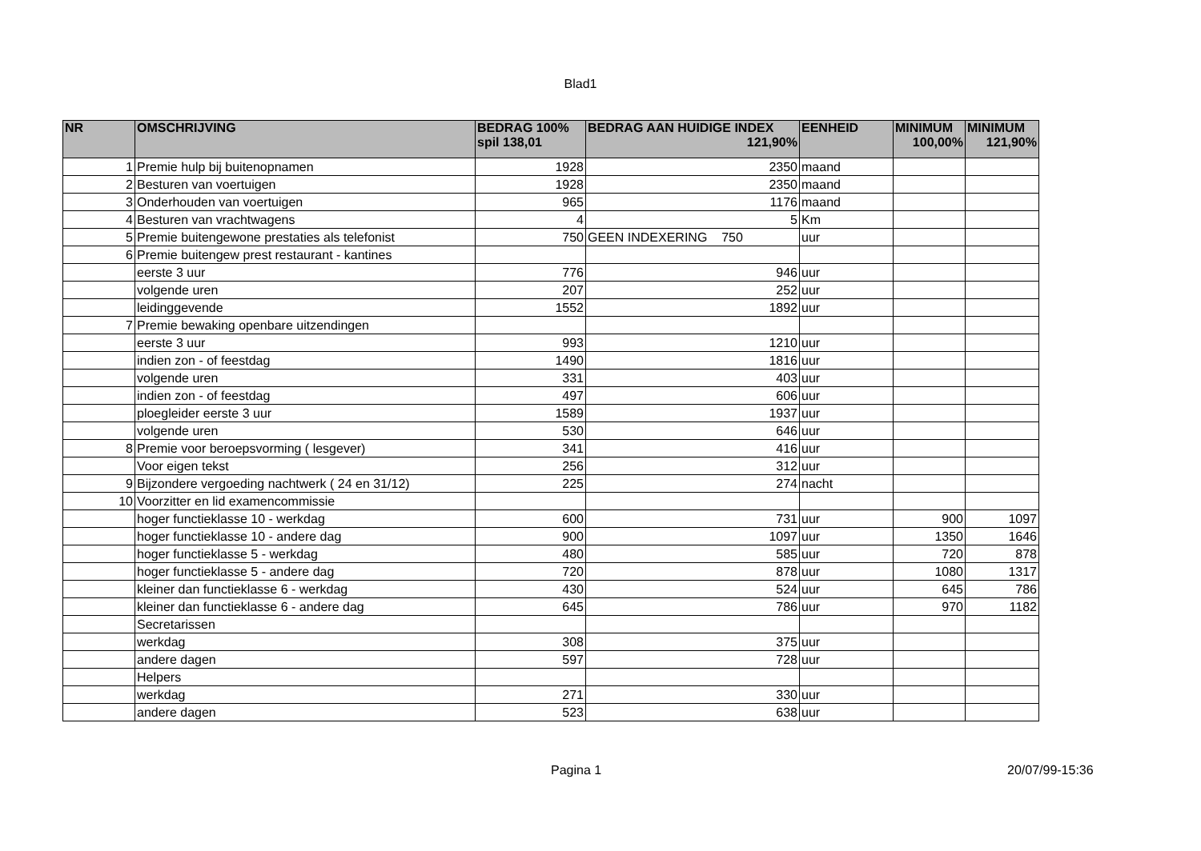Blad1
| NR | OMSCHRIJVING | BEDRAG 100% spil 138,01 | BEDRAG AAN HUIDIGE INDEX 121,90% | EENHEID | MINIMUM 100,00% | MINIMUM 121,90% |
| --- | --- | --- | --- | --- | --- | --- |
| 1 | Premie hulp bij buitenopnamen | 1928 | 2350 | maand | | |
| 2 | Besturen van voertuigen | 1928 | 2350 | maand | | |
| 3 | Onderhouden van voertuigen | 965 | 1176 | maand | | |
| 4 | Besturen van vrachtwagens | 4 | 5 | Km | | |
| 5 | Premie buitengewone prestaties als telefonist | 750 | GEEN INDEXERING 750 | uur | | |
| 6 | Premie buitengew prest restaurant - kantines | | | | | |
| | eerste 3 uur | 776 | 946 | uur | | |
| | volgende uren | 207 | 252 | uur | | |
| | leidinggevende | 1552 | 1892 | uur | | |
| 7 | Premie bewaking openbare uitzendingen | | | | | |
| | eerste 3 uur | 993 | 1210 | uur | | |
| | indien zon - of feestdag | 1490 | 1816 | uur | | |
| | volgende uren | 331 | 403 | uur | | |
| | indien zon - of feestdag | 497 | 606 | uur | | |
| | ploegleider eerste 3 uur | 1589 | 1937 | uur | | |
| | volgende uren | 530 | 646 | uur | | |
| 8 | Premie voor beroepsvorming ( lesgever) | 341 | 416 | uur | | |
| | Voor eigen tekst | 256 | 312 | uur | | |
| 9 | Bijzondere vergoeding nachtwerk ( 24 en 31/12) | 225 | 274 | nacht | | |
| 10 | Voorzitter en lid examencommissie | | | | | |
| | hoger functieklasse 10 - werkdag | 600 | 731 | uur | 900 | 1097 |
| | hoger functieklasse 10 - andere dag | 900 | 1097 | uur | 1350 | 1646 |
| | hoger functieklasse 5 - werkdag | 480 | 585 | uur | 720 | 878 |
| | hoger functieklasse 5 - andere dag | 720 | 878 | uur | 1080 | 1317 |
| | kleiner dan functieklasse 6 - werkdag | 430 | 524 | uur | 645 | 786 |
| | kleiner dan functieklasse 6 - andere dag | 645 | 786 | uur | 970 | 1182 |
| | Secretarissen | | | | | |
| | werkdag | 308 | 375 | uur | | |
| | andere dagen | 597 | 728 | uur | | |
| | Helpers | | | | | |
| | werkdag | 271 | 330 | uur | | |
| | andere dagen | 523 | 638 | uur | | |
Pagina 1 20/07/99-15:36